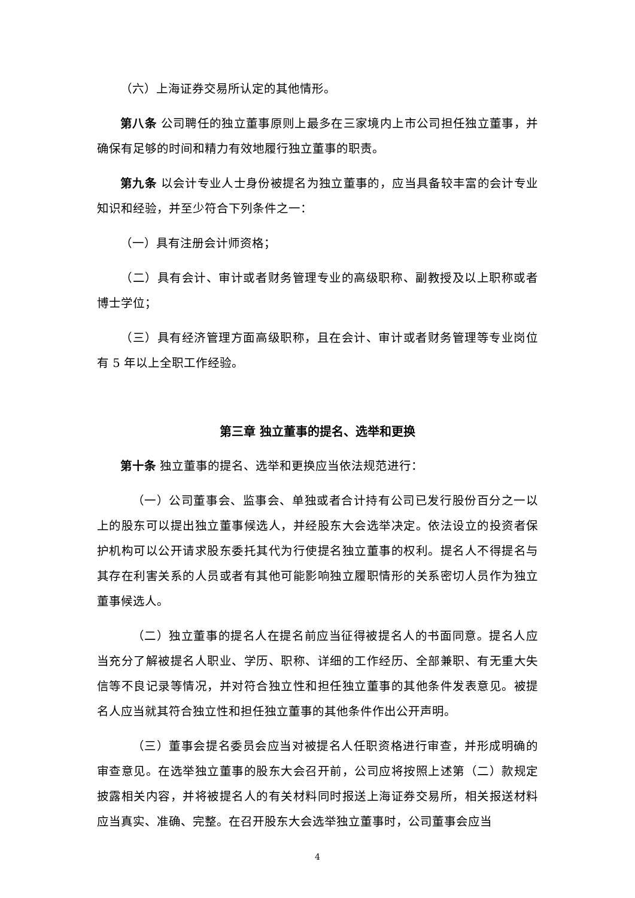（六）上海证券交易所认定的其他情形。
第八条 公司聘任的独立董事原则上最多在三家境内上市公司担任独立董事，并确保有足够的时间和精力有效地履行独立董事的职责。
第九条 以会计专业人士身份被提名为独立董事的，应当具备较丰富的会计专业知识和经验，并至少符合下列条件之一：
（一）具有注册会计师资格；
（二）具有会计、审计或者财务管理专业的高级职称、副教授及以上职称或者博士学位；
（三）具有经济管理方面高级职称，且在会计、审计或者财务管理等专业岗位有 5 年以上全职工作经验。
第三章 独立董事的提名、选举和更换
第十条 独立董事的提名、选举和更换应当依法规范进行：
（一）公司董事会、监事会、单独或者合计持有公司已发行股份百分之一以上的股东可以提出独立董事候选人，并经股东大会选举决定。依法设立的投资者保护机构可以公开请求股东委托其代为行使提名独立董事的权利。提名人不得提名与其存在利害关系的人员或者有其他可能影响独立履职情形的关系密切人员作为独立董事候选人。
（二）独立董事的提名人在提名前应当征得被提名人的书面同意。提名人应当充分了解被提名人职业、学历、职称、详细的工作经历、全部兼职、有无重大失信等不良记录等情况，并对符合独立性和担任独立董事的其他条件发表意见。被提名人应当就其符合独立性和担任独立董事的其他条件作出公开声明。
（三）董事会提名委员会应当对被提名人任职资格进行审查，并形成明确的审查意见。在选举独立董事的股东大会召开前，公司应将按照上述第（二）款规定披露相关内容，并将被提名人的有关材料同时报送上海证券交易所，相关报送材料应当真实、准确、完整。在召开股东大会选举独立董事时，公司董事会应当
4